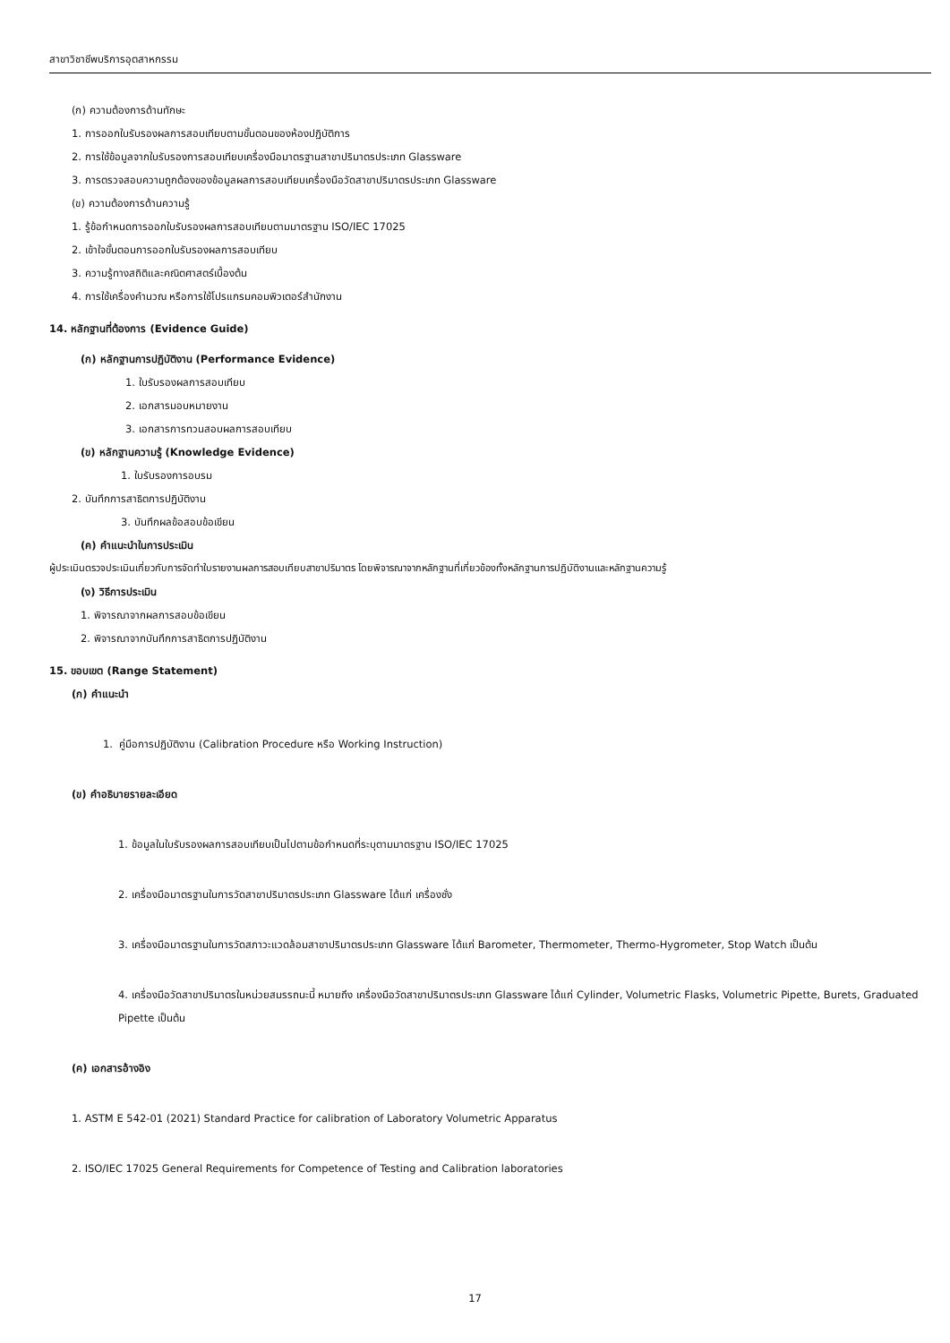สาขาวิชาชีพบริการอุตสาหกรรม
(ก) ความต้องการด้านทักษะ
1. การออกใบรับรองผลการสอบเทียบตามขั้นตอนของห้องปฏิบัติการ
2. การใช้ข้อมูลจากใบรับรองการสอบเทียบเครื่องมือมาตรฐานสาขาปริมาตรประเภท Glassware
3. การตรวจสอบความถูกต้องของข้อมูลผลการสอบเทียบเครื่องมือวัดสาขาปริมาตรประเภท Glassware
(ข) ความต้องการด้านความรู้
1. รู้ข้อกำหนดการออกใบรับรองผลการสอบเทียบตามมาตรฐาน ISO/IEC 17025
2. เข้าใจขั้นตอนการออกใบรับรองผลการสอบเทียบ
3. ความรู้ทางสถิติและคณิตศาสตร์เบื้องต้น
4. การใช้เครื่องคำนวณ หรือการใช้โปรแกรมคอมพิวเตอร์สำนักงาน
14. หลักฐานที่ต้องการ (Evidence Guide)
(ก) หลักฐานการปฏิบัติงาน (Performance Evidence)
1. ใบรับรองผลการสอบเทียบ
2. เอกสารมอบหมายงาน
3. เอกสารการทวนสอบผลการสอบเทียบ
(ข) หลักฐานความรู้ (Knowledge Evidence)
1. ใบรับรองการอบรม
2. บันทึกการสาธิตการปฏิบัติงาน
3. บันทึกผลข้อสอบข้อเขียน
(ค) คำแนะนำในการประเมิน
ผู้ประเมินตรวจประเมินเกี่ยวกับการจัดทำใบรายงานผลการสอบเทียบสาขาปริมาตร โดยพิจารณาจากหลักฐานที่เกี่ยวข้องทั้งหลักฐานการปฏิบัติงานและหลักฐานความรู้
(ง) วิธีการประเมิน
1. พิจารณาจากผลการสอบข้อเขียน
2. พิจารณาจากบันทึกการสาธิตการปฏิบัติงาน
15. ขอบเขต (Range Statement)
(ก) คำแนะนำ
1. คู่มือการปฏิบัติงาน (Calibration Procedure หรือ Working Instruction)
(ข) คำอธิบายรายละเอียด
1. ข้อมูลในใบรับรองผลการสอบเทียบเป็นไปตามข้อกำหนดที่ระบุตามมาตรฐาน ISO/IEC 17025
2. เครื่องมือมาตรฐานในการวัดสาขาปริมาตรประเภท Glassware ได้แก่ เครื่องชั่ง
3. เครื่องมือมาตรฐานในการวัดสภาวะแวดล้อมสาขาปริมาตรประเภท Glassware ได้แก่ Barometer, Thermometer, Thermo-Hygrometer, Stop Watch เป็นต้น
4. เครื่องมือวัดสาขาปริมาตรในหน่วยสมรรถนะนี้ หมายถึง เครื่องมือวัดสาขาปริมาตรประเภท Glassware ได้แก่ Cylinder, Volumetric Flasks, Volumetric Pipette, Burets, Graduated Pipette เป็นต้น
(ค) เอกสารอ้างอิง
1. ASTM E 542-01 (2021) Standard Practice for calibration of Laboratory Volumetric Apparatus
2. ISO/IEC 17025 General Requirements for Competence of Testing and Calibration laboratories
17